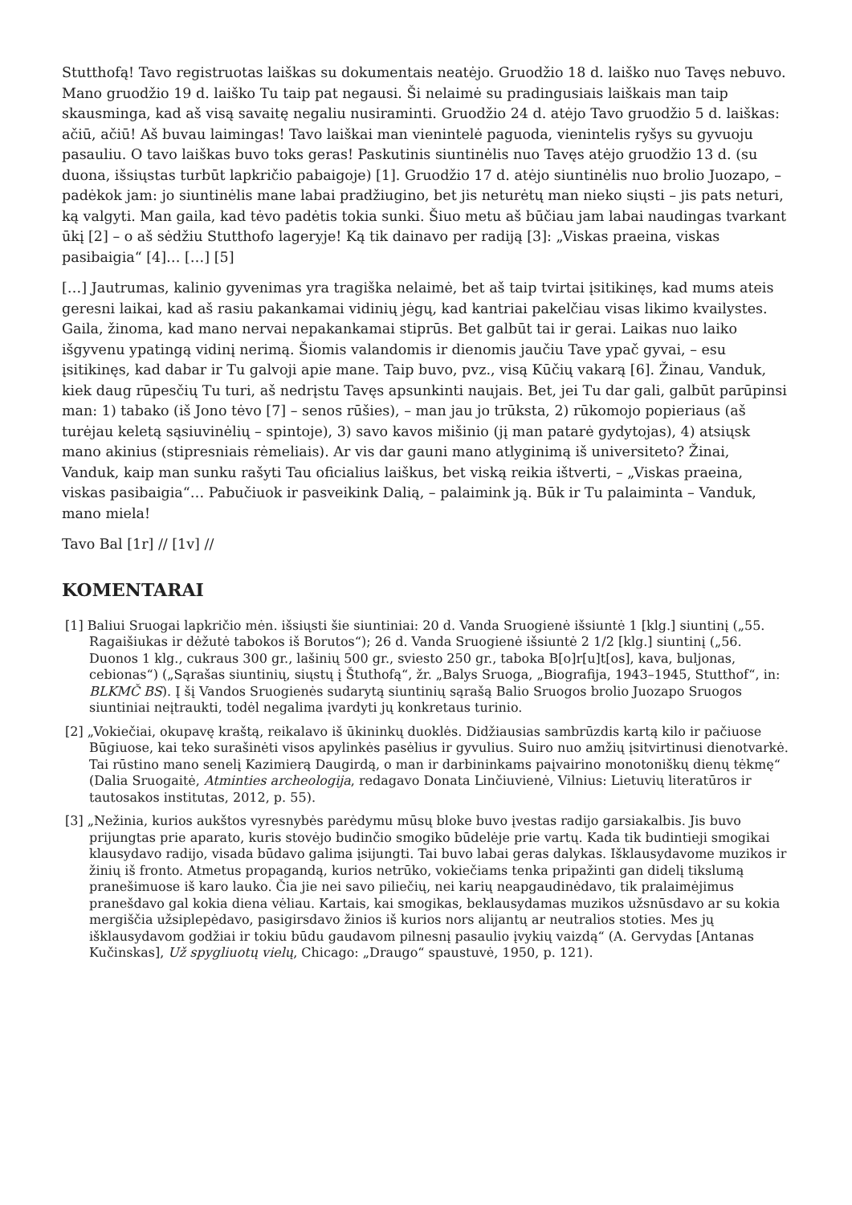Stutthofą! Tavo registruotas laiškas su dokumentais neatėjo. Gruodžio 18 d. laiško nuo Tavęs nebuvo. Mano gruodžio 19 d. laiško Tu taip pat negausi. Ši nelaimė su pradingusiais laiškais man taip skausminga, kad aš visą savaitę negaliu nusiraminti. Gruodžio 24 d. atėjo Tavo gruodžio 5 d. laiškas: ačiū, ačiū! Aš buvau laimingas! Tavo laiškai man vienintelė paguoda, vienintelis ryšys su gyvuoju pasauliu. O tavo laiškas buvo toks geras! Paskutinis siuntinėlis nuo Tavęs atėjo gruodžio 13 d. (su duona, išsiųstas turbūt lapkričio pabaigoje) [1]. Gruodžio 17 d. atėjo siuntinėlis nuo brolio Juozapo, – padėkok jam: jo siuntinėlis mane labai pradžiugino, bet jis neturėtų man nieko siųsti – jis pats neturi, ką valgyti. Man gaila, kad tėvo padėtis tokia sunki. Šiuo metu aš būčiau jam labai naudingas tvarkant ūkį [2] – o aš sėdžiu Stutthofo lageryje! Ką tik dainavo per radiją [3]: „Viskas praeina, viskas pasibaigia“ [4]… […] [5]
[…] Jautrumas, kalinio gyvenimas yra tragiška nelaimė, bet aš taip tvirtai įsitikinęs, kad mums ateis geresni laikai, kad aš rasiu pakankamai vidinių jėgų, kad kantriai pakelčiau visas likimo kvailystes. Gaila, žinoma, kad mano nervai nepakankamai stiprūs. Bet galbūt tai ir gerai. Laikas nuo laiko išgyvenu ypatingą vidinį nerimą. Šiomis valandomis ir dienomis jaučiu Tave ypač gyvai, – esu įsitikinęs, kad dabar ir Tu galvoji apie mane. Taip buvo, pvz., visą Kūčių vakarą [6]. Žinau, Vanduk, kiek daug rūpesčių Tu turi, aš nedrįstu Tavęs apsunkinti naujais. Bet, jei Tu dar gali, galbūt parūpinsi man: 1) tabako (iš Jono tėvo [7] – senos rūšies), – man jau jo trūksta, 2) rūkomojo popieriaus (aš turėjau keletą sąsiuvinėlių – spintoje), 3) savo kavos mišinio (jį man patarė gydytojas), 4) atsiųsk mano akinius (stipresniais rėmeliais). Ar vis dar gauni mano atlyginimą iš universiteto? Žinai, Vanduk, kaip man sunku rašyti Tau oficialius laiškus, bet viską reikia ištverti, – „Viskas praeina, viskas pasibaigia“… Pabučiuok ir pasveikink Dalią, – palaimink ją. Būk ir Tu palaiminta – Vanduk, mano miela!
Tavo Bal [1r] // [1v] //
KOMENTARAI
[1] Baliui Sruogai lapkričio mėn. išsiųsti šie siuntiniai: 20 d. Vanda Sruogienė išsiuntė 1 [klg.] siuntinį („55. Ragaišiukas ir dėžutė tabokos iš Borutos“); 26 d. Vanda Sruogienė išsiuntė 2 1/2 [klg.] siuntinį („56. Duonos 1 klg., cukraus 300 gr., lašinių 500 gr., sviesto 250 gr., taboka B[o]r[u]t[os], kava, buljonas, cebionas“) („Sąrašas siuntinių, siųstų į Štuthofą“, žr. „Balys Sruoga, „Biografija, 1943–1945, Stutthof“, in: BLKMČ BS). Į šį Vandos Sruogienės sudarytą siuntinių sąrašą Balio Sruogos brolio Juozapo Sruogos siuntiniai neįtraukti, todėl negalima įvardyti jų konkretaus turinio.
[2] „Vokiečiai, okupavę kraštą, reikalavo iš ūkininkų duoklės. Didžiausias sambrūzdis kartą kilo ir pačiuose Būgiuose, kai teko surašinėti visos apylinkės pasėlius ir gyvulius. Suiro nuo amžių įsitvirtinusi dienotvarkė. Tai rūstino mano senelį Kazimierą Daugirdą, o man ir darbininkams paįvairino monotoniškų dienų tėkmę“ (Dalia Sruogaitė, Atminties archeologija, redagavo Donata Linčiuvienė, Vilnius: Lietuvių literatūros ir tautosakos institutas, 2012, p. 55).
[3] „Nežinia, kurios aukštos vyresnybės parėdymu mūsų bloke buvo įvestas radijo garsiakalbis. Jis buvo prijungtas prie aparato, kuris stovėjo budinčio smogiko būdelėje prie vartų. Kada tik budintieji smogikai klausydavo radijo, visada būdavo galima įsijungti. Tai buvo labai geras dalykas. Išklausydavome muzikos ir žinių iš fronto. Atmetus propagandą, kurios netrūko, vokiečiams tenka pripažinti gan didelį tikslumą pranešimuose iš karo lauko. Čia jie nei savo piliečių, nei karių neapgaudinėdavo, tik pralaimėjimus pranešdavo gal kokia diena vėliau. Kartais, kai smogikas, beklausydamas muzikos užsnūsdavo ar su kokia mergiščia užsiplepėdavo, pasigirsdavo žinios iš kurios nors alijantų ar neutralios stoties. Mes jų išklausydavom godžiai ir tokiu būdu gaudavom pilnesnį pasaulio įvykių vaizdą“ (A. Gervydas [Antanas Kučinskas], Už spygliuotų vielų, Chicago: „Draugo“ spaustuvė, 1950, p. 121).